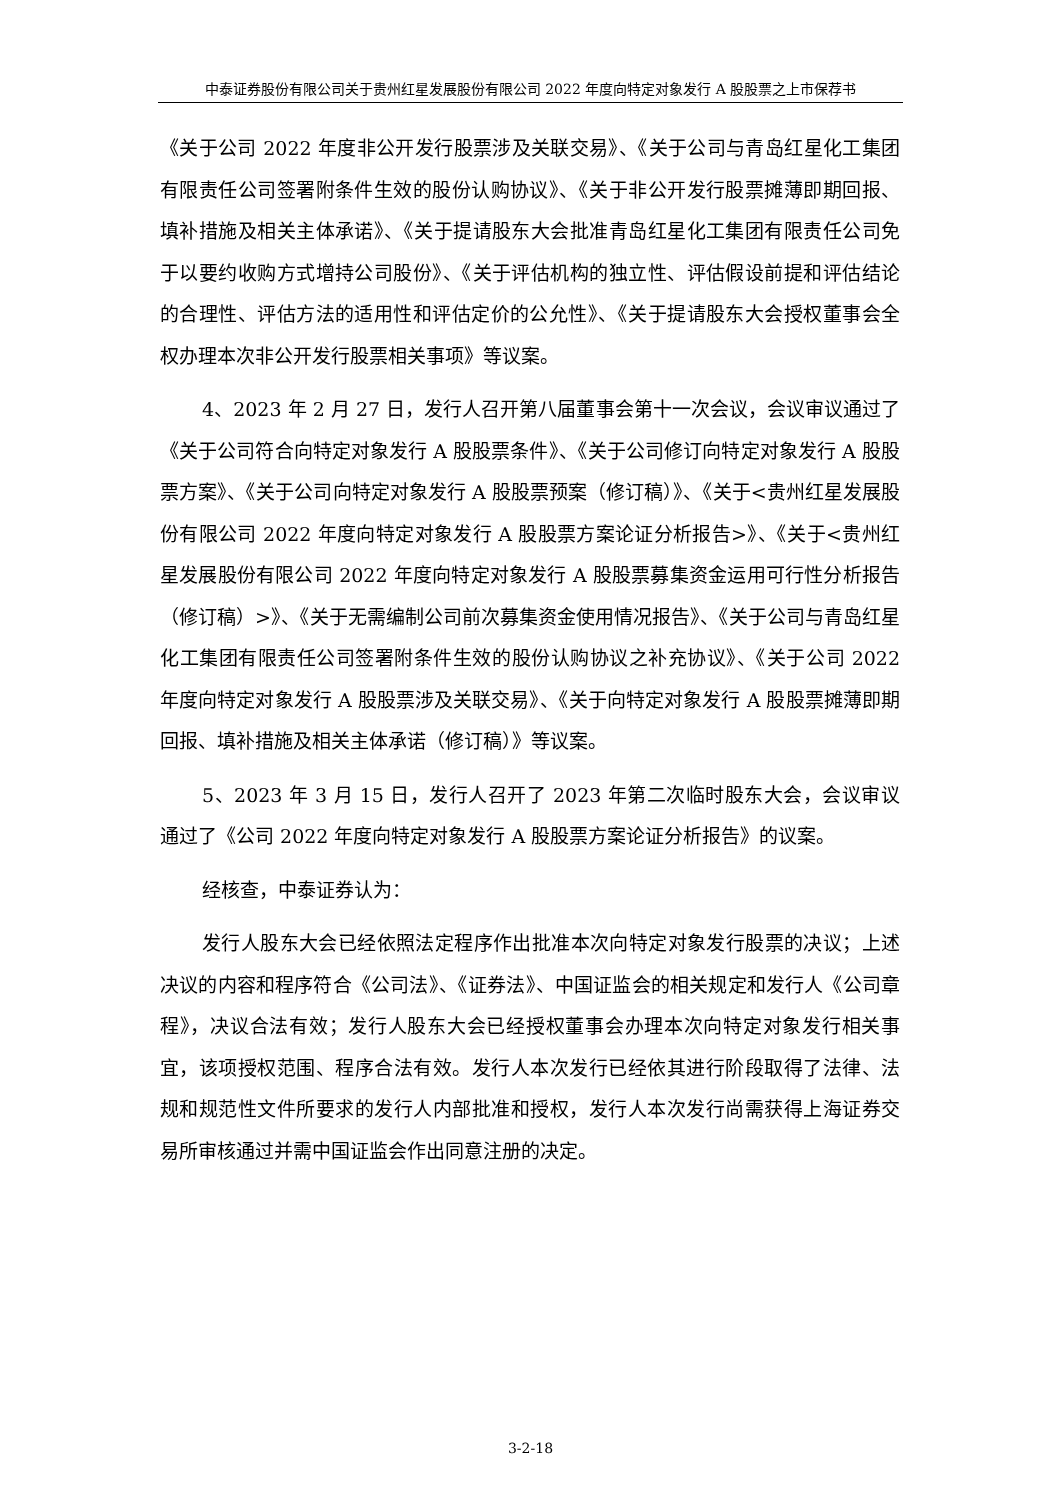中泰证券股份有限公司关于贵州红星发展股份有限公司 2022 年度向特定对象发行 A 股股票之上市保荐书
《关于公司 2022 年度非公开发行股票涉及关联交易》、《关于公司与青岛红星化工集团有限责任公司签署附条件生效的股份认购协议》、《关于非公开发行股票摊薄即期回报、填补措施及相关主体承诺》、《关于提请股东大会批准青岛红星化工集团有限责任公司免于以要约收购方式增持公司股份》、《关于评估机构的独立性、评估假设前提和评估结论的合理性、评估方法的适用性和评估定价的公允性》、《关于提请股东大会授权董事会全权办理本次非公开发行股票相关事项》等议案。
4、2023 年 2 月 27 日，发行人召开第八届董事会第十一次会议，会议审议通过了《关于公司符合向特定对象发行 A 股股票条件》、《关于公司修订向特定对象发行 A 股股票方案》、《关于公司向特定对象发行 A 股股票预案（修订稿）》、《关于<贵州红星发展股份有限公司 2022 年度向特定对象发行 A 股股票方案论证分析报告>》、《关于<贵州红星发展股份有限公司 2022 年度向特定对象发行 A 股股票募集资金运用可行性分析报告（修订稿）>》、《关于无需编制公司前次募集资金使用情况报告》、《关于公司与青岛红星化工集团有限责任公司签署附条件生效的股份认购协议之补充协议》、《关于公司 2022 年度向特定对象发行 A 股股票涉及关联交易》、《关于向特定对象发行 A 股股票摊薄即期回报、填补措施及相关主体承诺（修订稿）》等议案。
5、2023 年 3 月 15 日，发行人召开了 2023 年第二次临时股东大会，会议审议通过了《公司 2022 年度向特定对象发行 A 股股票方案论证分析报告》的议案。
经核查，中泰证券认为：
发行人股东大会已经依照法定程序作出批准本次向特定对象发行股票的决议；上述决议的内容和程序符合《公司法》、《证券法》、中国证监会的相关规定和发行人《公司章程》，决议合法有效；发行人股东大会已经授权董事会办理本次向特定对象发行相关事宜，该项授权范围、程序合法有效。发行人本次发行已经依其进行阶段取得了法律、法规和规范性文件所要求的发行人内部批准和授权，发行人本次发行尚需获得上海证券交易所审核通过并需中国证监会作出同意注册的决定。
3-2-18